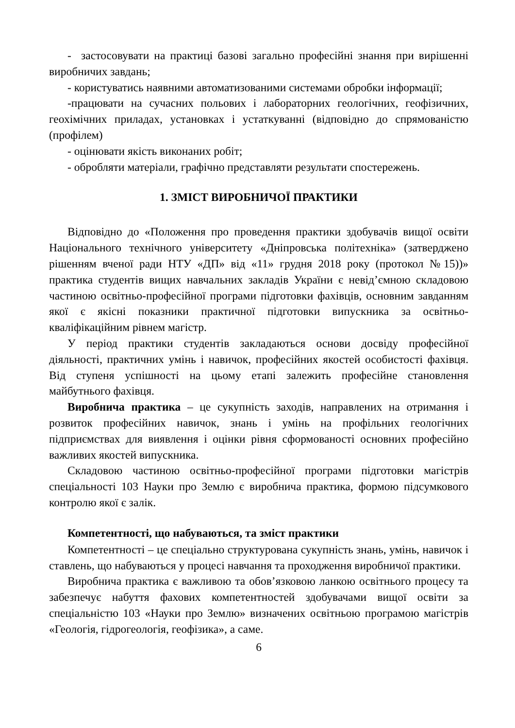- застосовувати на практиці базові загально професійні знання при вирішенні виробничих завдань;
- користуватись наявними автоматизованими системами обробки інформації;
-працювати на сучасних польових і лабораторних геологічних, геофізичних, геохімічних приладах, установках і устаткуванні (відповідно до спрямованістю (профілем)
- оцінювати якість виконаних робіт;
- обробляти матеріали, графічно представляти результати спостережень.
1. ЗМІСТ ВИРОБНИЧОЇ ПРАКТИКИ
Відповідно до «Положення про проведення практики здобувачів вищої освіти Національного технічного університету «Дніпровська політехніка» (затверджено рішенням вченої ради НТУ «ДП» від «11» грудня 2018 року (протокол №15))» практика студентів вищих навчальних закладів України є невід’ємною складовою частиною освітньо-професійної програми підготовки фахівців, основним завданням якої є якісні показники практичної підготовки випускника за освітньо-кваліфікаційним рівнем магістр.
У період практики студентів закладаються основи досвіду професійної діяльності, практичних умінь і навичок, професійних якостей особистості фахівця. Від ступеня успішності на цьому етапі залежить професійне становлення майбутнього фахівця.
Виробнича практика – це сукупність заходів, направлених на отримання і розвиток професійних навичок, знань і умінь на профільних геологічних підприємствах для виявлення і оцінки рівня сформованості основних професійно важливих якостей випускника.
Складовою частиною освітньо-професійної програми підготовки магістрів спеціальності 103 Науки про Землю є виробнича практика, формою підсумкового контролю якої є залік.
Компетентності, що набуваються, та зміст практики
Компетентності – це спеціально структурована сукупність знань, умінь, навичок і ставлень, що набуваються у процесі навчання та проходження виробничої практики.
Виробнича практика є важливою та обов’язковою ланкою освітнього процесу та забезпечує набуття фахових компетентностей здобувачами вищої освіти за спеціальністю 103 «Науки про Землю» визначених освітньою програмою магістрів «Геологія, гідрогеологія, геофізика», а саме.
6